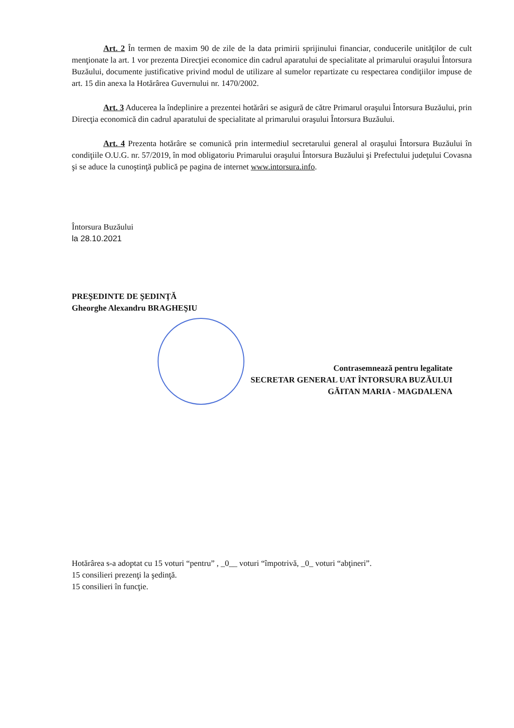Art. 2 În termen de maxim 90 de zile de la data primirii sprijinului financiar, conducerile unităţilor de cult menţionate la art. 1 vor prezenta Direcţiei economice din cadrul aparatului de specialitate al primarului oraşului Întorsura Buzăului, documente justificative privind modul de utilizare al sumelor repartizate cu respectarea condiţiilor impuse de art. 15 din anexa la Hotărârea Guvernului nr. 1470/2002.
Art. 3 Aducerea la îndeplinire a prezentei hotărâri se asigură de către Primarul oraşului Întorsura Buzăului, prin Direcţia economică din cadrul aparatului de specialitate al primarului oraşului Întorsura Buzăului.
Art. 4 Prezenta hotărâre se comunică prin intermediul secretarului general al oraşului Întorsura Buzăului în condiţiile O.U.G. nr. 57/2019, în mod obligatoriu Primarului oraşului Întorsura Buzăului şi Prefectului judeţului Covasna şi se aduce la cunoştinţă publică pe pagina de internet www.intorsura.info.
Întorsura Buzăului
la 28.10.2021
PREŞEDINTE DE ŞEDINŢĂ
Gheorghe Alexandru BRAGHEŞIU
Contrasemnează pentru legalitate
SECRETAR GENERAL UAT ÎNTORSURA BUZĂULUI
GĂITAN MARIA - MAGDALENA
Hotărârea s-a adoptat cu 15 voturi “pentru” , _0__ voturi “împotrivă, _0_ voturi “abţineri”.
15 consilieri prezenţi la şedinţă.
15 consilieri în funcţie.